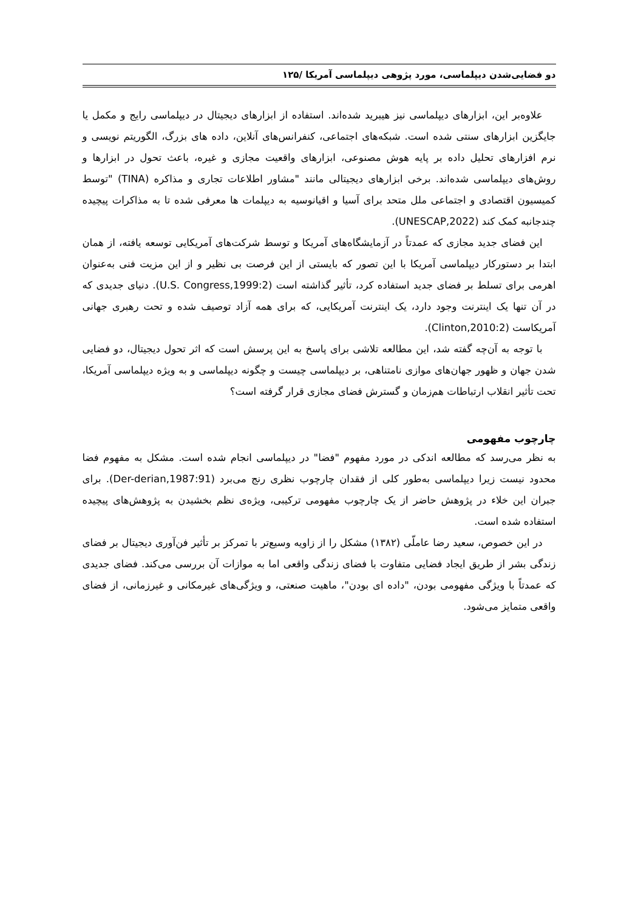دو فضایی‌شدن دیپلماسی، مورد پژوهی دیپلماسی آمریکا /۱۲۵
علاوه‌بر این، ابزارهای دیپلماسی نیز هیبرید شده‌اند. استفاده از ابزارهای دیجیتال در دیپلماسی رایج و مکمل یا جایگزین ابزارهای سنتی شده است. شبکه‌های اجتماعی، کنفرانس‌های آنلاین، داده های بزرگ، الگوریتم نویسی و نرم افزارهای تحلیل داده بر پایه هوش مصنوعی، ابزارهای واقعیت مجازی و غیره، باعث تحول در ابزارها و روش‌های دیپلماسی شده‌اند. برخی ابزارهای دیجیتالی مانند "مشاور اطلاعات تجاری و مذاکره (TINA) "توسط کمیسیون اقتصادی و اجتماعی ملل متحد برای آسیا و اقیانوسیه به دیپلمات ها معرفی شده تا به مذاکرات پیچیده چندجانبه کمک کند (UNESCAP,2022).
این فضای جدید مجازی که عمدتاً در آزمایشگاه‌های آمریکا و توسط شرکت‌های آمریکایی توسعه یافته، از همان ابتدا بر دستورکار دیپلماسی آمریکا با این تصور که بایستی از این فرصت بی نظیر و از این مزیت فنی به‌عنوان اهرمی برای تسلط بر فضای جدید استفاده کرد، تأثیر گذاشته است (U.S. Congress,1999:2). دنیای جدیدی که در آن تنها یک اینترنت وجود دارد، یک اینترنت آمریکایی، که برای همه آزاد توصیف شده و تحت رهبری جهانی آمریکاست (Clinton,2010:2).
با توجه به آن‌چه گفته شد، این مطالعه تلاشی برای پاسخ به این پرسش است که اثر تحول دیجیتال، دو فضایی شدن جهان و ظهور جهان‌های موازی نامتناهی، بر دیپلماسی چیست و چگونه دیپلماسی و به ویژه دیپلماسی آمریکا، تحت تأثیر انقلاب ارتباطات هم‌زمان و گسترش فضای مجازی قرار گرفته است؟
چارچوب مفهومی
به نظر می‌رسد که مطالعه اندکی در مورد مفهوم "فضا" در دیپلماسی انجام شده است. مشکل به مفهوم فضا محدود نیست زیرا دیپلماسی به‌طور کلی از فقدان چارچوب نظری رنج می‌برد (Der-derian,1987:91). برای جبران این خلاء در پژوهش حاضر از یک چارچوب مفهومی ترکیبی، ویژه‌ی نظم بخشیدن به پژوهش‌های پیچیده استفاده شده است.
در این خصوص، سعید رضا عاملّی (۱۳۸۲) مشکل را از زاویه وسیع‌تر با تمرکز بر تأثیر فن‌آوری دیجیتال بر فضای زندگی بشر از طریق ایجاد فضایی متفاوت با فضای زندگی واقعی اما به موازات آن بررسی می‌کند. فضای جدیدی که عمدتاً با ویژگی مفهومی بودن، "داده ای بودن"، ماهیت صنعتی، و ویژگی‌های غیرمکانی و غیرزمانی، از فضای واقعی متمایز می‌شود.